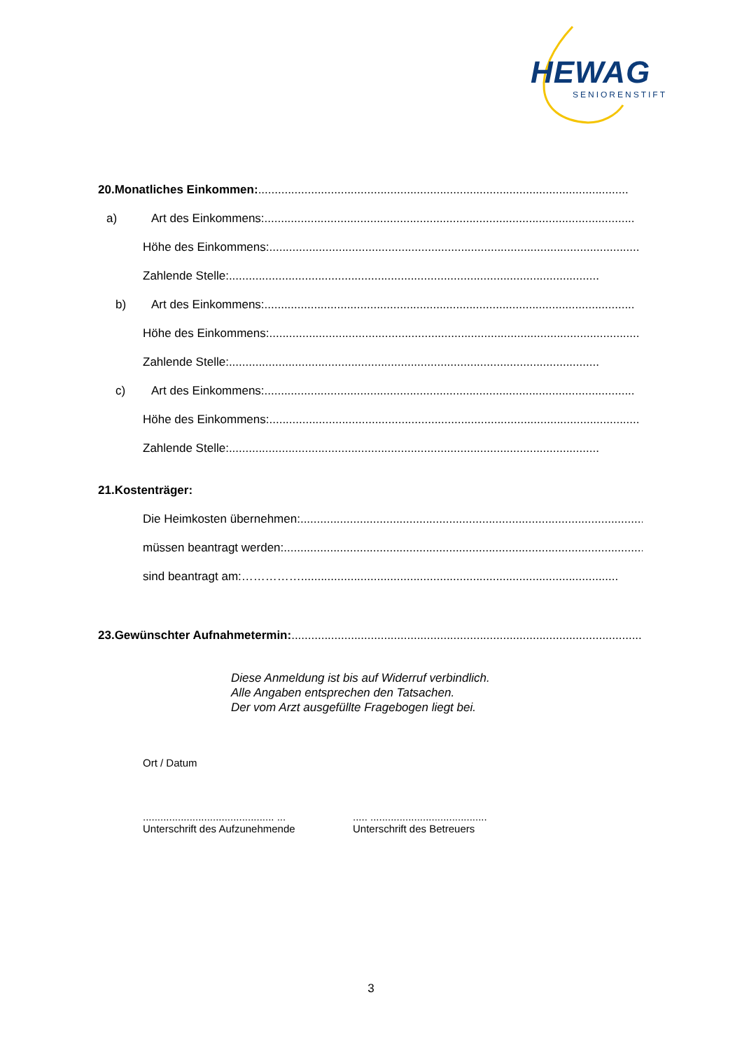HEWAG
SENIORENSTIFT
20.Monatliches Einkommen: ................................................................................................................
a) Art des Einkommens:................................................................................................................
Höhe des Einkommens:................................................................................................................
Zahlende Stelle:................................................................................................................
b) Art des Einkommens:................................................................................................................
Höhe des Einkommens:................................................................................................................
Zahlende Stelle:................................................................................................................
c) Art des Einkommens:................................................................................................................
Höhe des Einkommens:................................................................................................................
Zahlende Stelle:................................................................................................................
21.Kostenträger:
Die Heimkosten übernehmen:................................................................................................................
müssen beantragt werden:................................................................................................................
sind beantragt am: ……………................................................................................................
23.Gewünschter Aufnahmetermin:................................................................................................................
Diese Anmeldung ist bis auf Widerruf verbindlich.
Alle Angaben entsprechen den Tatsachen.
Der vom Arzt ausgefüllte Fragebogen liegt bei.
Ort / Datum
............................................. ...
Unterschrift des Aufzunehmende
..... ........................................
Unterschrift des Betreuers
3